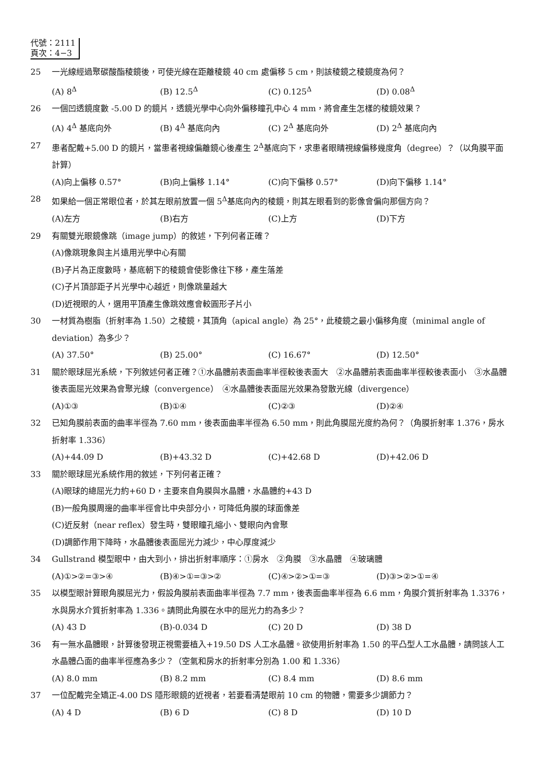代號：2111
頁次：4−3
25 一光線經過聚碳酸酯稜鏡後，可使光線在距離稜鏡 40 cm 處偏移 5 cm，則該稜鏡之稜鏡度為何？
(A) 8<sup>Δ</sup> (B) 12.5<sup>Δ</sup> (C) 0.125<sup>Δ</sup> (D) 0.08<sup>Δ</sup>
26 一個凹透鏡度數 -5.00 D 的鏡片，透鏡光學中心向外偏移瞳孔中心 4 mm，將會產生怎樣的稜鏡效果？
(A) 4<sup>Δ</sup> 基底向外 (B) 4<sup>Δ</sup> 基底向內 (C) 2<sup>Δ</sup> 基底向外 (D) 2<sup>Δ</sup> 基底向內
27 患者配戴+5.00 D 的鏡片，當患者視線偏離鏡心後產生 2<sup>Δ</sup>基底向下，求患者眼睛視線偏移幾度角（degree）？（以角膜平面計算）
(A)向上偏移 0.57° (B)向上偏移 1.14° (C)向下偏移 0.57° (D)向下偏移 1.14°
28 如果給一個正常眼位者，於其左眼前放置一個 5<sup>Δ</sup>基底向內的稜鏡，則其左眼看到的影像會偏向那個方向？
(A)左方 (B)右方 (C)上方 (D)下方
29 有關雙光眼鏡像跳（image jump）的敘述，下列何者正確？
(A)像跳現象與主片遠用光學中心有關
(B)子片為正度數時，基底朝下的稜鏡會使影像往下移，產生落差
(C)子片頂部距子片光學中心越近，則像跳量越大
(D)近視眼的人，選用平頂產生像跳效應會較圓形子片小
30 一材質為樹脂（折射率為 1.50）之稜鏡，其頂角（apical angle）為 25°，此稜鏡之最小偏移角度（minimal angle of deviation）為多少？
(A) 37.50° (B) 25.00° (C) 16.67° (D) 12.50°
31 關於眼球屈光系統，下列敘述何者正確？①水晶體前表面曲率半徑較後表面大　②水晶體前表面曲率半徑較後表面小　③水晶體後表面屈光效果為會聚光線（convergence）　④水晶體後表面屈光效果為發散光線（divergence）
(A)①③ (B)①④ (C)②③ (D)②④
32 已知角膜前表面的曲率半徑為 7.60 mm，後表面曲率半徑為 6.50 mm，則此角膜屈光度約為何？（角膜折射率 1.376，房水折射率 1.336）
(A)+44.09 D (B)+43.32 D (C)+42.68 D (D)+42.06 D
33 關於眼球屈光系統作用的敘述，下列何者正確？
(A)眼球的總屈光力約+60 D，主要來自角膜與水晶體，水晶體約+43 D
(B)一般角膜周邊的曲率半徑會比中央部分小，可降低角膜的球面像差
(C)近反射（near reflex）發生時，雙眼瞳孔縮小、雙眼向內會聚
(D)調節作用下降時，水晶體後表面屈光力減少，中心厚度減少
34 Gullstrand 模型眼中，由大到小，排出折射率順序：①房水　②角膜　③水晶體　④玻璃體
(A)①>②=③>④ (B)④>①=③>② (C)④>②>①=③ (D)③>②>①=④
35 以模型眼計算眼角膜屈光力，假設角膜前表面曲率半徑為 7.7 mm，後表面曲率半徑為 6.6 mm，角膜介質折射率為 1.3376，水與房水介質折射率為 1.336。請問此角膜在水中的屈光力約為多少？
(A) 43 D (B)-0.034 D (C) 20 D (D) 38 D
36 有一無水晶體眼，計算後發現正視需要植入+19.50 DS 人工水晶體。欲使用折射率為 1.50 的平凸型人工水晶體，請問該人工水晶體凸面的曲率半徑應為多少？（空氣和房水的折射率分別為 1.00 和 1.336）
(A) 8.0 mm (B) 8.2 mm (C) 8.4 mm (D) 8.6 mm
37 一位配戴完全矯正-4.00 DS 隱形眼鏡的近視者，若要看清楚眼前 10 cm 的物體，需要多少調節力？
(A) 4 D (B) 6 D (C) 8 D (D) 10 D